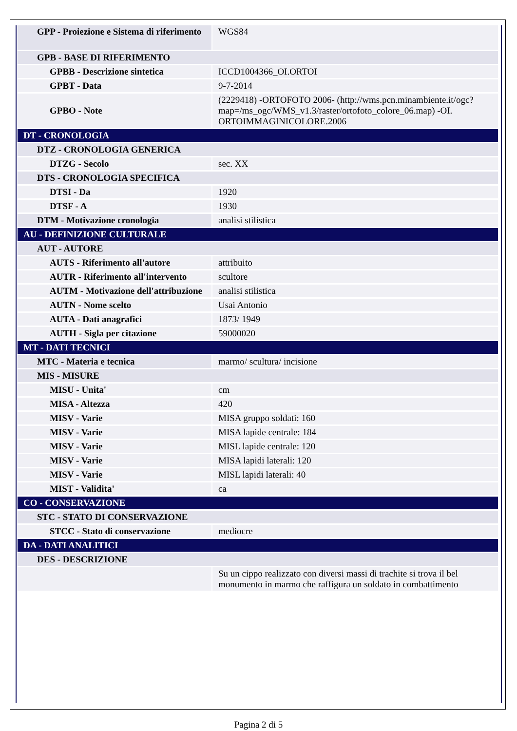| GPP - Proiezione e Sistema di riferimento | WGS84 |
| GPB - BASE DI RIFERIMENTO | |
| GPBB - Descrizione sintetica | ICCD1004366_OI.ORTOI |
| GPBT - Data | 9-7-2014 |
| GPBO - Note | (2229418) -ORTOFOTO 2006- (http://wms.pcn.minambiente.it/ogc?map=/ms_ogc/WMS_v1.3/raster/ortofoto_colore_06.map) -OI. ORTOIMMAGINICOLORE.2006 |
| DT - CRONOLOGIA | |
| DTZ - CRONOLOGIA GENERICA | |
| DTZG - Secolo | sec. XX |
| DTS - CRONOLOGIA SPECIFICA | |
| DTSI - Da | 1920 |
| DTSF - A | 1930 |
| DTM - Motivazione cronologia | analisi stilistica |
| AU - DEFINIZIONE CULTURALE | |
| AUT - AUTORE | |
| AUTS - Riferimento all'autore | attribuito |
| AUTR - Riferimento all'intervento | scultore |
| AUTM - Motivazione dell'attribuzione | analisi stilistica |
| AUTN - Nome scelto | Usai Antonio |
| AUTA - Dati anagrafici | 1873/ 1949 |
| AUTH - Sigla per citazione | 59000020 |
| MT - DATI TECNICI | |
| MTC - Materia e tecnica | marmo/ scultura/ incisione |
| MIS - MISURE | |
| MISU - Unita' | cm |
| MISA - Altezza | 420 |
| MISV - Varie | MISA gruppo soldati: 160 |
| MISV - Varie | MISA lapide centrale: 184 |
| MISV - Varie | MISL lapide centrale: 120 |
| MISV - Varie | MISA lapidi laterali: 120 |
| MISV - Varie | MISL lapidi laterali: 40 |
| MIST - Validita' | ca |
| CO - CONSERVAZIONE | |
| STC - STATO DI CONSERVAZIONE | |
| STCC - Stato di conservazione | mediocre |
| DA - DATI ANALITICI | |
| DES - DESCRIZIONE | |
| | Su un cippo realizzato con diversi massi di trachite si trova il bel monumento in marmo che raffigura un soldato in combattimento |
Pagina 2 di 5